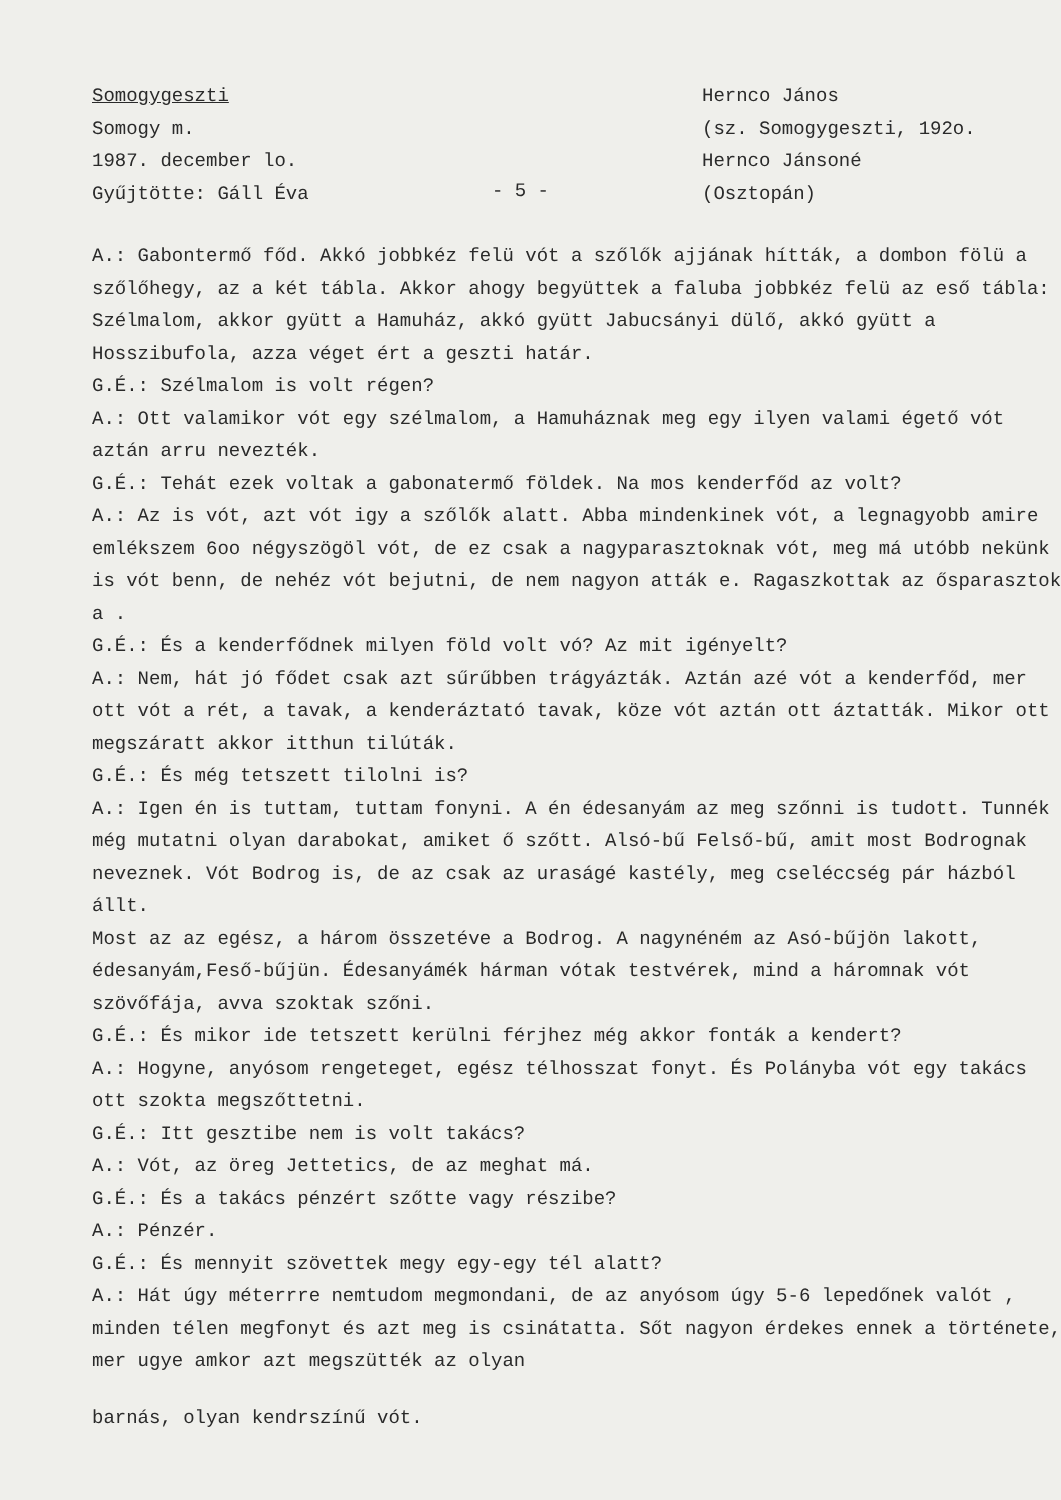Somogygeszti
Somogy m.
1987. december lo.
Gyűjtötte: Gáll Éva
- 5 -
Hernco János
(sz. Somogygeszti, 192o.
Hernco Jánsoné
(Osztopán)
A.: Gabontermő főd. Akkó jobbkéz felü vót a szőlők ajjának hítták, a dombon fölü a szőlőhegy, az a két tábla. Akkor ahogy begyüttek a faluba jobbkéz felü az eső tábla: Szélmalom, akkor gyütt a Hamuház, akkó gyütt Jabucsányi dülő, akkó gyütt a Hosszibufola, azza véget ért a geszti határ.
G.É.: Szélmalom is volt régen?
A.: Ott valamikor vót egy szélmalom, a Hamuháznak meg egy ilyen valami égető vót aztán arru nevezték.
G.É.: Tehát ezek voltak a gabonatermő földek. Na mos kenderfőd az volt?
A.: Az is vót, azt vót igy a szőlők alatt. Abba mindenkinek vót, a legnagyobb amire emlékszem 6oo négyszögöl vót, de ez csak a nagyparasztoknak vót, meg má utóbb nekünk is vót benn, de nehéz vót bejutni, de nem nagyon atták e. Ragaszkottak az ősparasztok a .
G.É.: És a kenderfődnek milyen föld volt vó? Az mit igényelt?
A.: Nem, hát jó fődet csak azt sűrűbben trágyázták. Aztán azé vót a kenderfőd, mer ott vót a rét, a tavak, a kenderáztató tavak, köze vót aztán ott áztatták. Mikor ott megszáratt akkor itthun tilúták.
G.É.: És még tetszett tilolni is?
A.: Igen én is tuttam, tuttam fonyni. A én édesanyám az meg szőnni is tudott. Tunnék még mutatni olyan darabokat, amiket ő szőtt. Alsó-bű Felső-bű, amit most Bodrognak neveznek. Vót Bodrog is, de az csak az uraságé kastély, meg cseléccség pár házból állt.
Most az az egész, a három összetéve a Bodrog. A nagynéném az Asó-bűjön lakott, édesanyám,Feső-bűjün. Édesanyámék hárman vótak testvérek, mind a háromnak vót szövőfája, avva szoktak szőni.
G.É.: És mikor ide tetszett kerülni férjhez még akkor fonták a kendert?
A.: Hogyne, anyósom rengeteget, egész télhosszat fonyt. És Polányba vót egy takács ott szokta megszőttetni.
G.É.: Itt gesztibe nem is volt takács?
A.: Vót, az öreg Jettetics, de az meghat má.
G.É.: És a takács pénzért szőtte vagy részibe?
A.: Pénzér.
G.É.: És mennyit szövettek megy egy-egy tél alatt?
A.: Hát úgy méterrre nemtudom megmondani, de az anyósom úgy 5-6 lepedőnek valót , minden télen megfonyt és azt meg is csinátatta. Sőt nagyon érdekes ennek a története, mer ugye amkor azt megszütték az olyan
barnás, olyan kendrszínű vót.